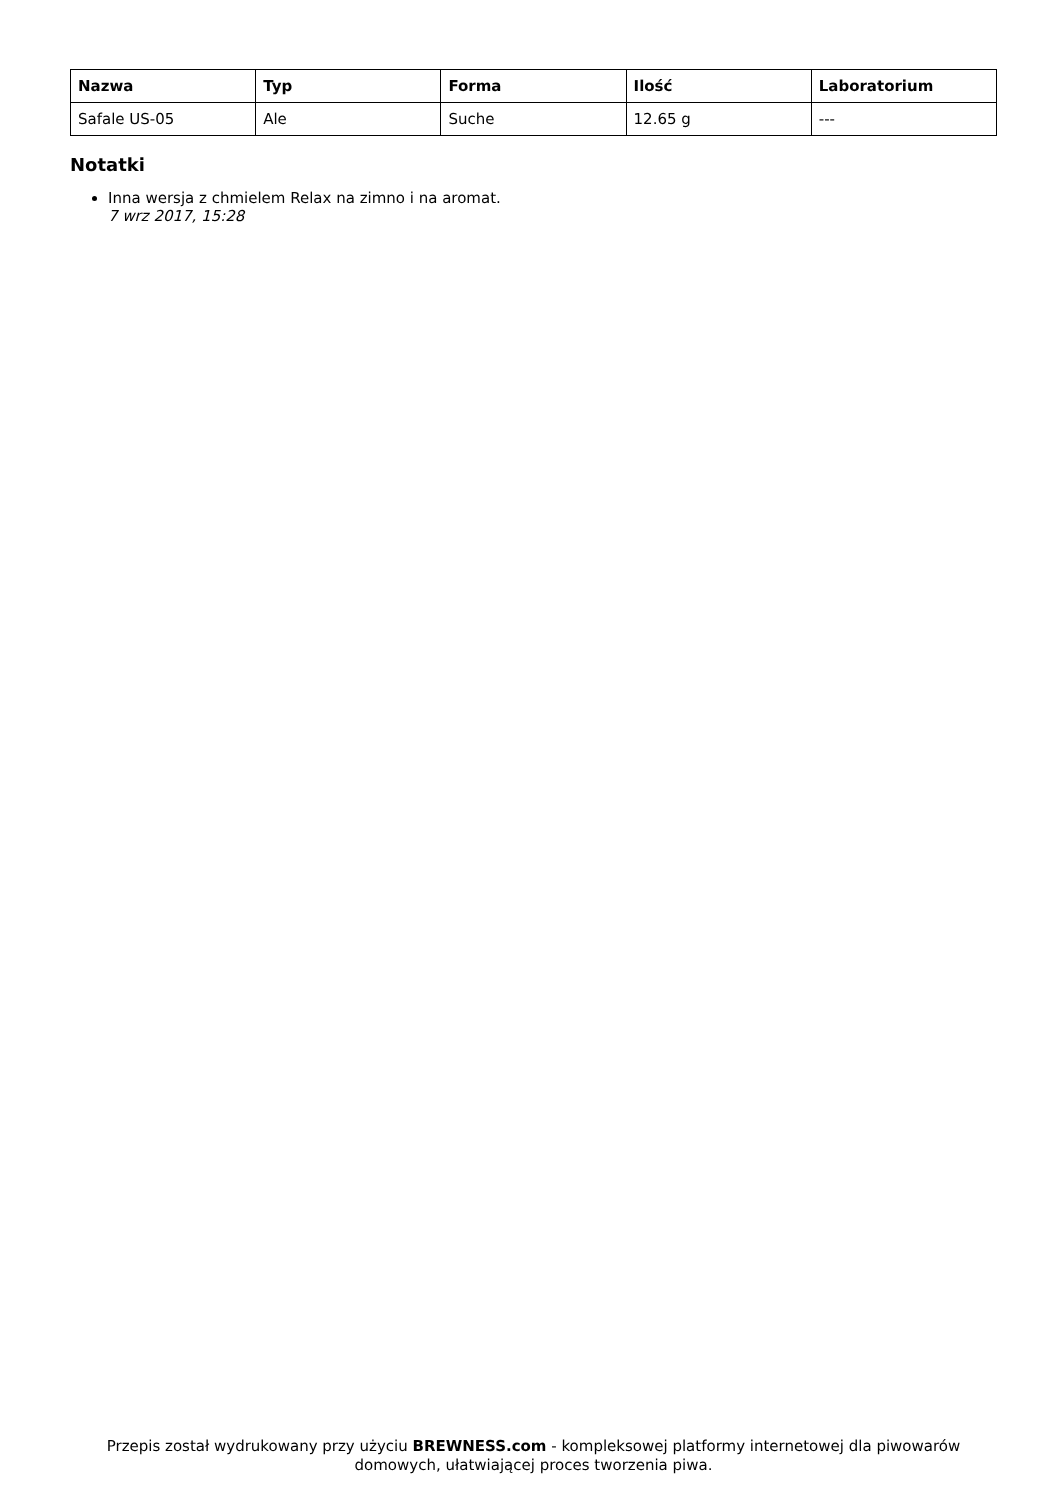| Nazwa | Typ | Forma | Ilość | Laboratorium |
| --- | --- | --- | --- | --- |
| Safale US-05 | Ale | Suche | 12.65 g | --- |
Notatki
Inna wersja z chmielem Relax na zimno i na aromat.
7 wrz 2017, 15:28
Przepis został wydrukowany przy użyciu BREWNESS.com - kompleksowej platformy internetowej dla piwowarów domowych, ułatwiającej proces tworzenia piwa.